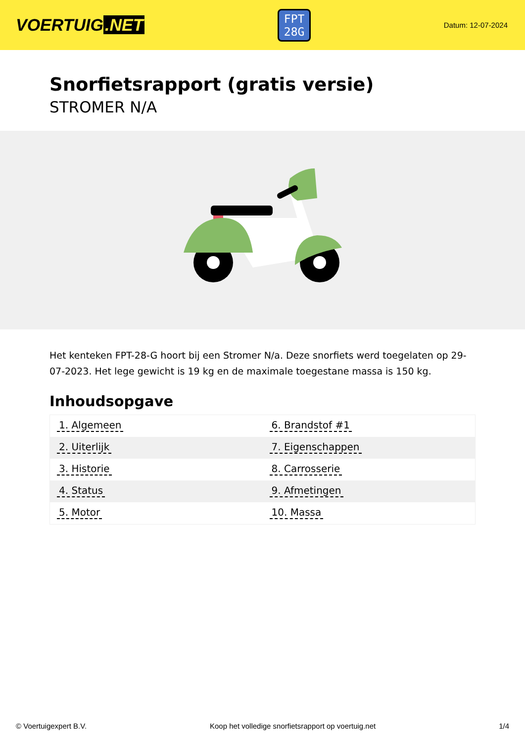VOERTUIG.NET
FPT
28G
Datum: 12-07-2024
Snorfietsrapport (gratis versie)
STROMER N/A
Het kenteken FPT-28-G hoort bij een Stromer N/a. Deze snorfiets werd toegelaten op 29-07-2023. Het lege gewicht is 19 kg en de maximale toegestane massa is 150 kg.
Inhoudsopgave
| 1. Algemeen | 6. Brandstof #1 |
| 2. Uiterlijk | 7. Eigenschappen |
| 3. Historie | 8. Carrosserie |
| 4. Status | 9. Afmetingen |
| 5. Motor | 10. Massa |
© Voertuigexpert B.V. Koop het volledige snorfietsrapport op voertuig.net 1/4